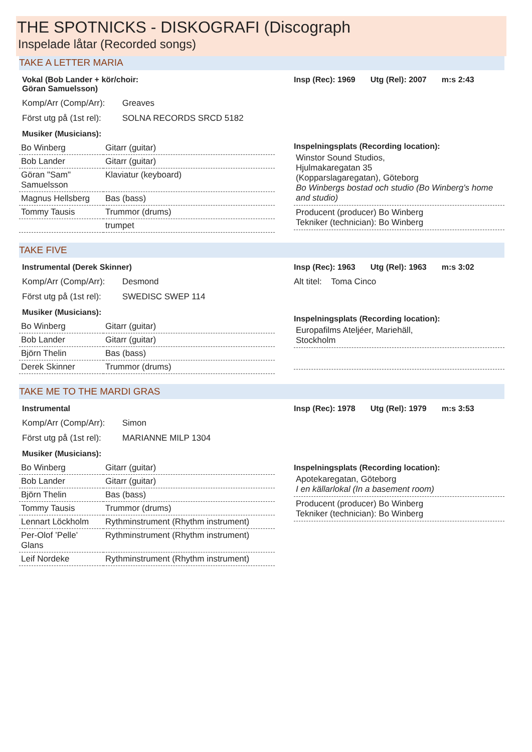THE SPOTNICKS - DISKOGRAFI (Discograph
Inspelade låtar (Recorded songs)
TAKE A LETTER MARIA
Vokal (Bob Lander + kör/choir:
Göran Samuelsson)
Komp/Arr (Comp/Arr): Greaves
Först utg på (1st rel): SOLNA RECORDS SRCD 5182
Musiker (Musicians):
| Bo Winberg | Gitarr (guitar) |
| Bob Lander | Gitarr (guitar) |
| Göran "Sam" Samuelsson | Klaviatur (keyboard) |
| Magnus Hellsberg | Bas (bass) |
| Tommy Tausis | Trummor (drums) |
| | trumpet |
Insp (Rec): 1969 Utg (Rel): 2007 m:s 2:43
Inspelningsplats (Recording location):
Winstor Sound Studios,
Hjulmakaregatan 35
(Kopparslagaregatan), Göteborg
Bo Winbergs bostad och studio (Bo Winberg's home and studio)
Producent (producer) Bo Winberg
Tekniker (technician): Bo Winberg
TAKE FIVE
Instrumental (Derek Skinner)
Komp/Arr (Comp/Arr): Desmond
Först utg på (1st rel): SWEDISC SWEP 114
Musiker (Musicians):
| Bo Winberg | Gitarr (guitar) |
| Bob Lander | Gitarr (guitar) |
| Björn Thelin | Bas (bass) |
| Derek Skinner | Trummor (drums) |
Insp (Rec): 1963 Utg (Rel): 1963 m:s 3:02
Alt titel: Toma Cinco
Inspelningsplats (Recording location):
Europafilms Ateljéer, Mariehäll,
Stockholm
TAKE ME TO THE MARDI GRAS
Instrumental
Komp/Arr (Comp/Arr): Simon
Först utg på (1st rel): MARIANNE MILP 1304
Musiker (Musicians):
| Bo Winberg | Gitarr (guitar) |
| Bob Lander | Gitarr (guitar) |
| Björn Thelin | Bas (bass) |
| Tommy Tausis | Trummor (drums) |
| Lennart Löckholm | Rythminstrument (Rhythm instrument) |
| Per-Olof ’Pelle’ Glans | Rythminstrument (Rhythm instrument) |
| Leif Nordeke | Rythminstrument (Rhythm instrument) |
Insp (Rec): 1978 Utg (Rel): 1979 m:s 3:53
Inspelningsplats (Recording location):
Apotekaregatan, Göteborg
I en källarlokal (In a basement room)
Producent (producer) Bo Winberg
Tekniker (technician): Bo Winberg